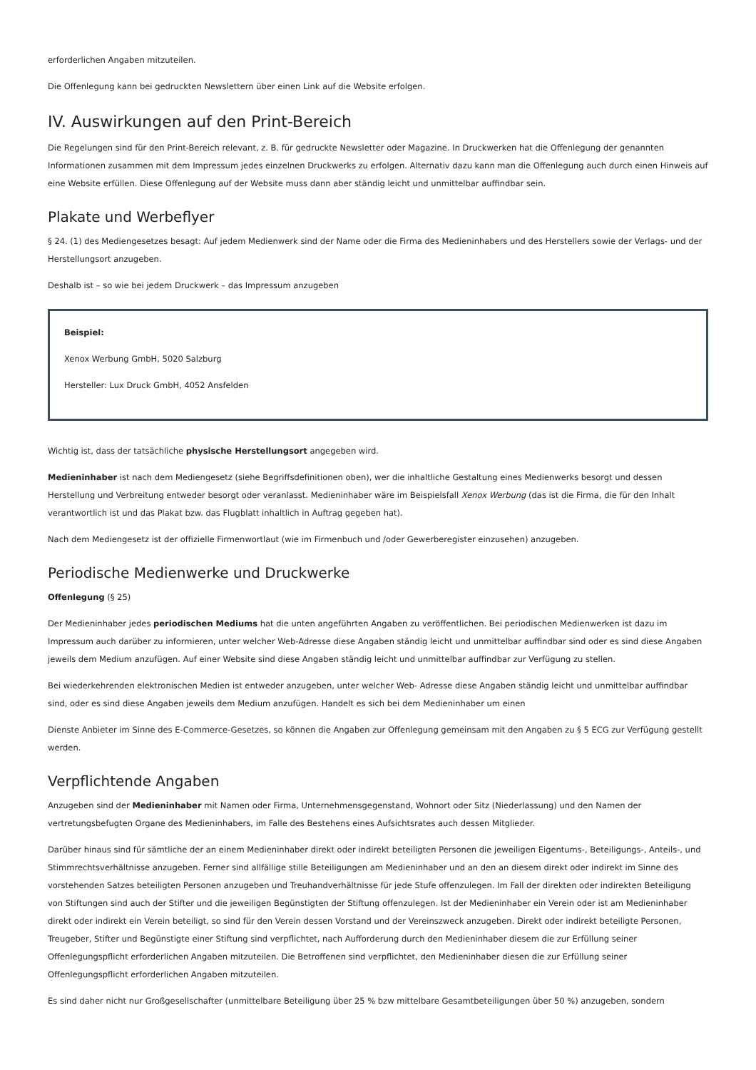erforderlichen Angaben mitzuteilen.
Die Offenlegung kann bei gedruckten Newslettern über einen Link auf die Website erfolgen.
IV. Auswirkungen auf den Print-Bereich
Die Regelungen sind für den Print-Bereich relevant, z. B. für gedruckte Newsletter oder Magazine. In Druckwerken hat die Offenlegung der genannten Informationen zusammen mit dem Impressum jedes einzelnen Druckwerks zu erfolgen. Alternativ dazu kann man die Offenlegung auch durch einen Hinweis auf eine Website erfüllen. Diese Offenlegung auf der Website muss dann aber ständig leicht und unmittelbar auffindbar sein.
Plakate und Werbeflyer
§ 24. (1) des Mediengesetzes besagt: Auf jedem Medienwerk sind der Name oder die Firma des Medieninhabers und des Herstellers sowie der Verlags- und der Herstellungsort anzugeben.
Deshalb ist – so wie bei jedem Druckwerk – das Impressum anzugeben
Beispiel:
Xenox Werbung GmbH, 5020 Salzburg
Hersteller: Lux Druck GmbH, 4052 Ansfelden
Wichtig ist, dass der tatsächliche physische Herstellungsort angegeben wird.
Medieninhaber ist nach dem Mediengesetz (siehe Begriffsdefinitionen oben), wer die inhaltliche Gestaltung eines Medienwerks besorgt und dessen Herstellung und Verbreitung entweder besorgt oder veranlasst. Medieninhaber wäre im Beispielsfall Xenox Werbung (das ist die Firma, die für den Inhalt verantwortlich ist und das Plakat bzw. das Flugblatt inhaltlich in Auftrag gegeben hat).
Nach dem Mediengesetz ist der offizielle Firmenwortlaut (wie im Firmenbuch und /oder Gewerberegister einzusehen) anzugeben.
Periodische Medienwerke und Druckwerke
Offenlegung (§ 25)
Der Medieninhaber jedes periodischen Mediums hat die unten angeführten Angaben zu veröffentlichen. Bei periodischen Medienwerken ist dazu im Impressum auch darüber zu informieren, unter welcher Web-Adresse diese Angaben ständig leicht und unmittelbar auffindbar sind oder es sind diese Angaben jeweils dem Medium anzufügen. Auf einer Website sind diese Angaben ständig leicht und unmittelbar auffindbar zur Verfügung zu stellen.
Bei wiederkehrenden elektronischen Medien ist entweder anzugeben, unter welcher Web- Adresse diese Angaben ständig leicht und unmittelbar auffindbar sind, oder es sind diese Angaben jeweils dem Medium anzufügen. Handelt es sich bei dem Medieninhaber um einen
Dienste Anbieter im Sinne des E-Commerce-Gesetzes, so können die Angaben zur Offenlegung gemeinsam mit den Angaben zu § 5 ECG zur Verfügung gestellt werden.
Verpflichtende Angaben
Anzugeben sind der Medieninhaber mit Namen oder Firma, Unternehmensgegenstand, Wohnort oder Sitz (Niederlassung) und den Namen der vertretungsbefugten Organe des Medieninhabers, im Falle des Bestehens eines Aufsichtsrates auch dessen Mitglieder.
Darüber hinaus sind für sämtliche der an einem Medieninhaber direkt oder indirekt beteiligten Personen die jeweiligen Eigentums-, Beteiligungs-, Anteils-, und Stimmrechtsverhältnisse anzugeben. Ferner sind allfällige stille Beteiligungen am Medieninhaber und an den an diesem direkt oder indirekt im Sinne des vorstehenden Satzes beteiligten Personen anzugeben und Treuhandverhältnisse für jede Stufe offenzulegen. Im Fall der direkten oder indirekten Beteiligung von Stiftungen sind auch der Stifter und die jeweiligen Begünstigten der Stiftung offenzulegen. Ist der Medieninhaber ein Verein oder ist am Medieninhaber direkt oder indirekt ein Verein beteiligt, so sind für den Verein dessen Vorstand und der Vereinszweck anzugeben. Direkt oder indirekt beteiligte Personen, Treugeber, Stifter und Begünstigte einer Stiftung sind verpflichtet, nach Aufforderung durch den Medieninhaber diesem die zur Erfüllung seiner Offenlegungspflicht erforderlichen Angaben mitzuteilen. Die Betroffenen sind verpflichtet, den Medieninhaber diesen die zur Erfüllung seiner Offenlegungspflicht erforderlichen Angaben mitzuteilen.
Es sind daher nicht nur Großgesellschafter (unmittelbare Beteiligung über 25 % bzw mittelbare Gesamtbeteiligungen über 50 %) anzugeben, sondern